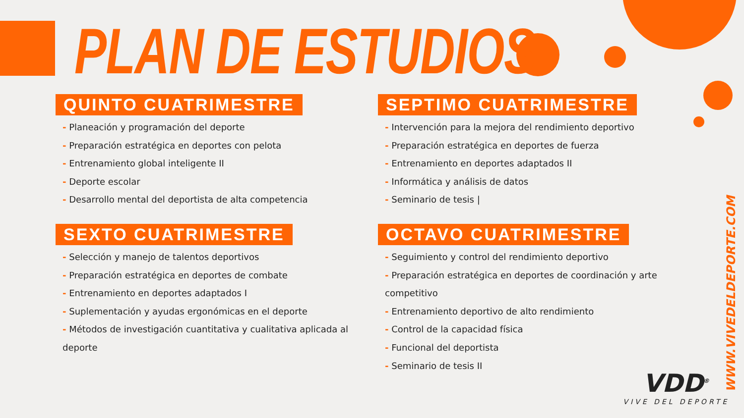PLAN DE ESTUDIOS
QUINTO CUATRIMESTRE
- Planeación y programación del deporte
- Preparación estratégica en deportes con pelota
- Entrenamiento global inteligente II
- Deporte escolar
- Desarrollo mental del deportista de alta competencia
SEPTIMO CUATRIMESTRE
- Intervención para la mejora del rendimiento deportivo
- Preparación estratégica en deportes de fuerza
- Entrenamiento en deportes adaptados II
- Informática y análisis de datos
- Seminario de tesis |
SEXTO CUATRIMESTRE
- Selección y manejo de talentos deportivos
- Preparación estratégica en deportes de combate
- Entrenamiento en deportes adaptados I
- Suplementación y ayudas ergonómicas en el deporte
- Métodos de investigación cuantitativa y cualitativa aplicada al deporte
OCTAVO CUATRIMESTRE
- Seguimiento y control del rendimiento deportivo
- Preparación estratégica en deportes de coordinación y arte competitivo
- Entrenamiento deportivo de alto rendimiento
- Control de la capacidad física
- Funcional del deportista
- Seminario de tesis II
WWW.VIVEDELDEPORTE.COM
VDD<sup>®</sup>
VIVE DEL DEPORTE